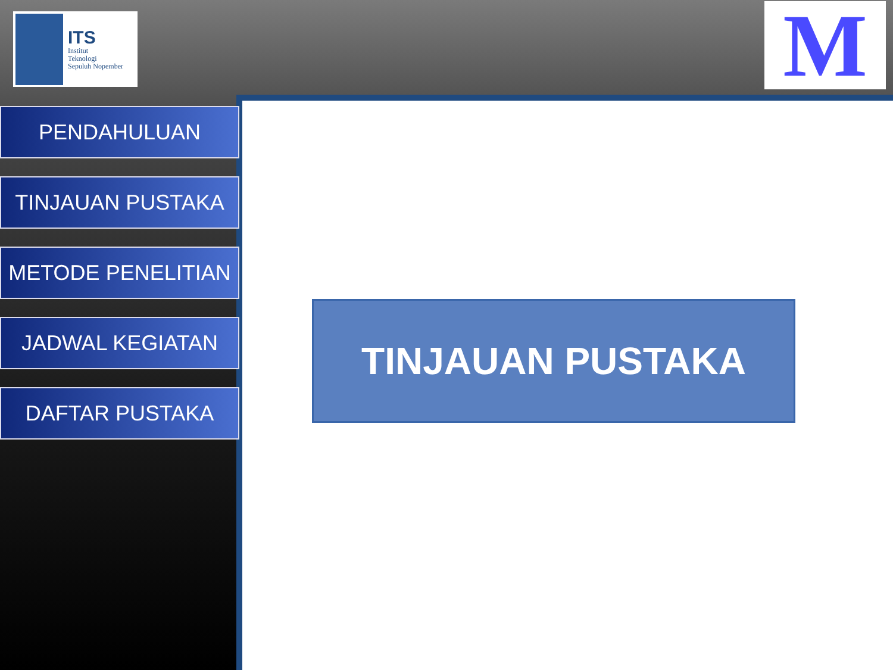ITS
Institut
Teknologi
Sepuluh Nopember
M
PENDAHULUAN
TINJAUAN PUSTAKA
METODE PENELITIAN
JADWAL KEGIATAN
DAFTAR PUSTAKA
TINJAUAN PUSTAKA